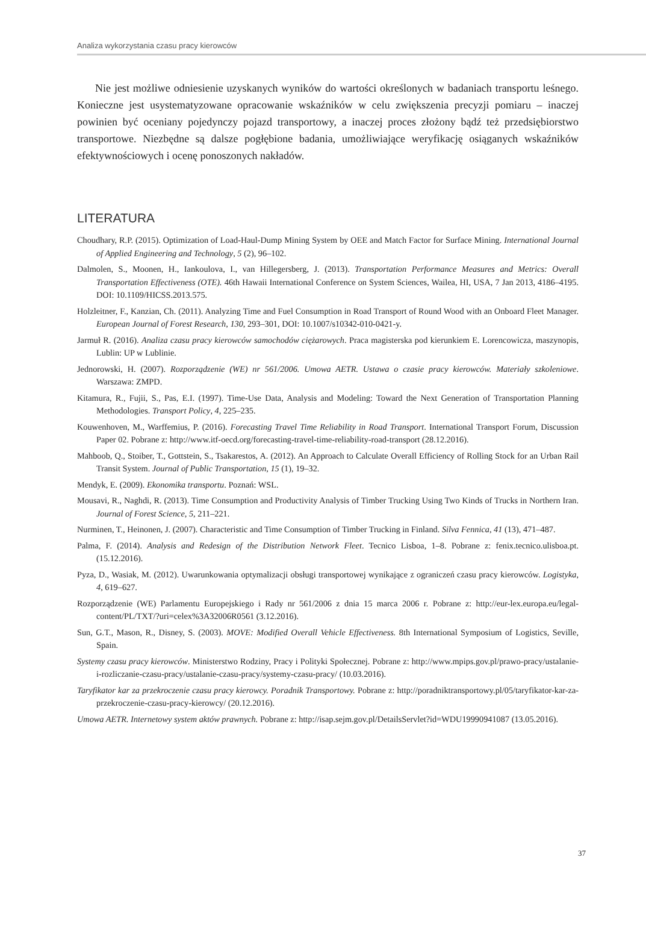Analiza wykorzystania czasu pracy kierowców
Nie jest możliwe odniesienie uzyskanych wyników do wartości określonych w badaniach transportu leśnego. Konieczne jest usystematyzowane opracowanie wskaźników w celu zwiększenia precyzji pomiaru – inaczej powinien być oceniany pojedynczy pojazd transportowy, a inaczej proces złożony bądź też przedsiębiorstwo transportowe. Niezbędne są dalsze pogłębione badania, umożliwiające weryfikację osiąganych wskaźników efektywnościowych i ocenę ponoszonych nakładów.
LITERATURA
Choudhary, R.P. (2015). Optimization of Load-Haul-Dump Mining System by OEE and Match Factor for Surface Mining. International Journal of Applied Engineering and Technology, 5 (2), 96–102.
Dalmolen, S., Moonen, H., Iankoulova, I., van Hillegersberg, J. (2013). Transportation Performance Measures and Metrics: Overall Transportation Effectiveness (OTE). 46th Hawaii International Conference on System Sciences, Wailea, HI, USA, 7 Jan 2013, 4186–4195. DOI: 10.1109/HICSS.2013.575.
Holzleitner, F., Kanzian, Ch. (2011). Analyzing Time and Fuel Consumption in Road Transport of Round Wood with an Onboard Fleet Manager. European Journal of Forest Research, 130, 293–301, DOI: 10.1007/s10342-010-0421-y.
Jarmuł R. (2016). Analiza czasu pracy kierowców samochodów ciężarowych. Praca magisterska pod kierunkiem E. Lorencowicza, maszynopis, Lublin: UP w Lublinie.
Jednorowski, H. (2007). Rozporządzenie (WE) nr 561/2006. Umowa AETR. Ustawa o czasie pracy kierowców. Materiały szkoleniowe. Warszawa: ZMPD.
Kitamura, R., Fujii, S., Pas, E.I. (1997). Time-Use Data, Analysis and Modeling: Toward the Next Generation of Transportation Planning Methodologies. Transport Policy, 4, 225–235.
Kouwenhoven, M., Warffemius, P. (2016). Forecasting Travel Time Reliability in Road Transport. International Transport Forum, Discussion Paper 02. Pobrane z: http://www.itf-oecd.org/forecasting-travel-time-reliability-road-transport (28.12.2016).
Mahboob, Q., Stoiber, T., Gottstein, S., Tsakarestos, A. (2012). An Approach to Calculate Overall Efficiency of Rolling Stock for an Urban Rail Transit System. Journal of Public Transportation, 15 (1), 19–32.
Mendyk, E. (2009). Ekonomika transportu. Poznań: WSL.
Mousavi, R., Naghdi, R. (2013). Time Consumption and Productivity Analysis of Timber Trucking Using Two Kinds of Trucks in Northern Iran. Journal of Forest Science, 5, 211–221.
Nurminen, T., Heinonen, J. (2007). Characteristic and Time Consumption of Timber Trucking in Finland. Silva Fennica, 41 (13), 471–487.
Palma, F. (2014). Analysis and Redesign of the Distribution Network Fleet. Tecnico Lisboa, 1–8. Pobrane z: fenix.tecnico.ulisboa.pt. (15.12.2016).
Pyza, D., Wasiak, M. (2012). Uwarunkowania optymalizacji obsługi transportowej wynikające z ograniczeń czasu pracy kierowców. Logistyka, 4, 619–627.
Rozporządzenie (WE) Parlamentu Europejskiego i Rady nr 561/2006 z dnia 15 marca 2006 r. Pobrane z: http://eur-lex.europa.eu/legal-content/PL/TXT/?uri=celex%3A32006R0561 (3.12.2016).
Sun, G.T., Mason, R., Disney, S. (2003). MOVE: Modified Overall Vehicle Effectiveness. 8th International Symposium of Logistics, Seville, Spain.
Systemy czasu pracy kierowców. Ministerstwo Rodziny, Pracy i Polityki Społecznej. Pobrane z: http://www.mpips.gov.pl/prawo-pracy/ustalanie-i-rozliczanie-czasu-pracy/ustalanie-czasu-pracy/systemy-czasu-pracy/ (10.03.2016).
Taryfikator kar za przekroczenie czasu pracy kierowcy. Poradnik Transportowy. Pobrane z: http://poradniktransportowy.pl/05/taryfikator-kar-za-przekroczenie-czasu-pracy-kierowcy/ (20.12.2016).
Umowa AETR. Internetowy system aktów prawnych. Pobrane z: http://isap.sejm.gov.pl/DetailsServlet?id=WDU19990941087 (13.05.2016).
37